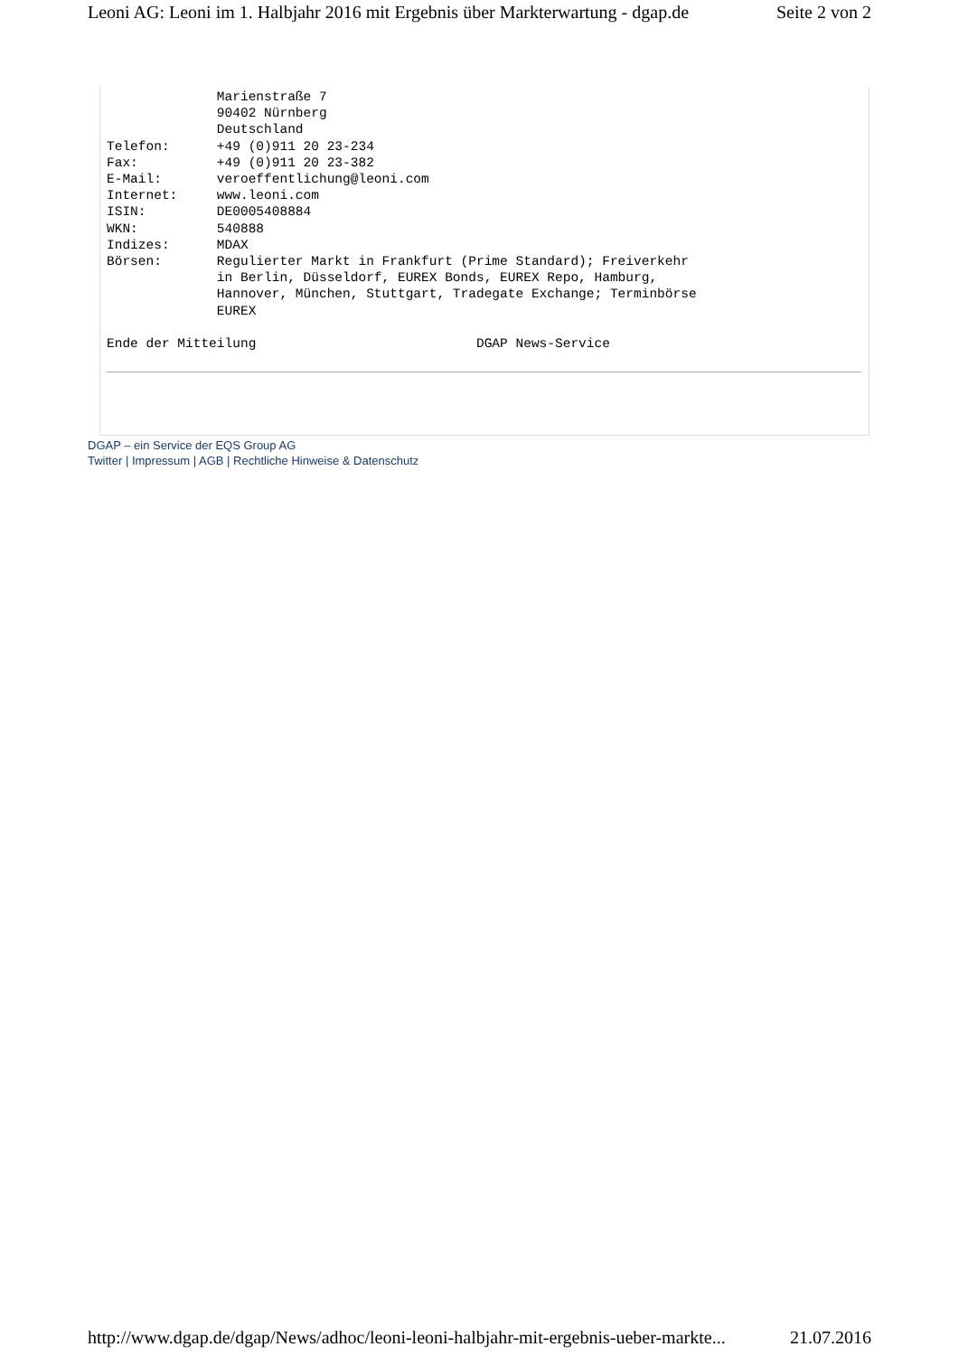Leoni AG: Leoni im 1. Halbjahr 2016 mit Ergebnis über Markterwartung - dgap.de Seite 2 von 2
              Marienstraße 7
              90402 Nürnberg
              Deutschland
Telefon:      +49 (0)911 20 23-234
Fax:          +49 (0)911 20 23-382
E-Mail:       veroeffentlichung@leoni.com
Internet:     www.leoni.com
ISIN:         DE0005408884
WKN:          540888
Indizes:      MDAX
Börsen:       Regulierter Markt in Frankfurt (Prime Standard); Freiverkehr
              in Berlin, Düsseldorf, EUREX Bonds, EUREX Repo, Hamburg,
              Hannover, München, Stuttgart, Tradegate Exchange; Terminbörse
              EUREX

Ende der Mitteilung                            DGAP News-Service
DGAP – ein Service der EQS Group AG
Twitter | Impressum | AGB | Rechtliche Hinweise & Datenschutz
http://www.dgap.de/dgap/News/adhoc/leoni-leoni-halbjahr-mit-ergebnis-ueber-markte... 21.07.2016